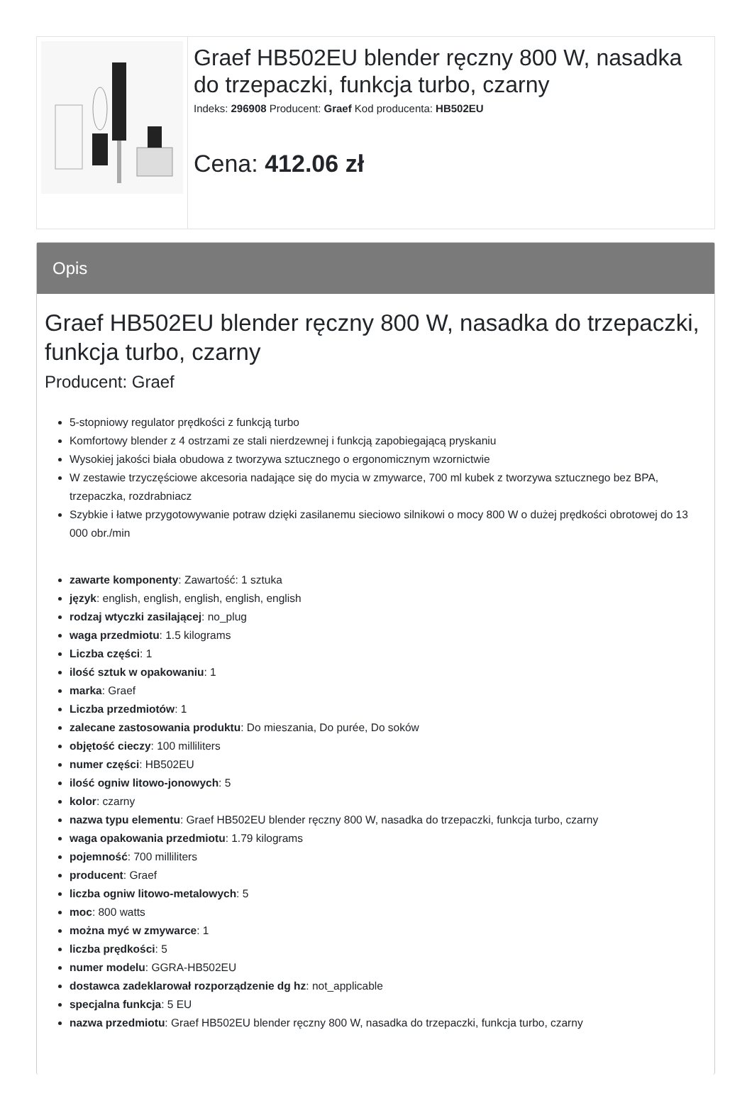Graef HB502EU blender ręczny 800 W, nasadka do trzepaczki, funkcja turbo, czarny
Indeks: 296908 Producent: Graef Kod producenta: HB502EU
Cena: 412.06 zł
Opis
Graef HB502EU blender ręczny 800 W, nasadka do trzepaczki, funkcja turbo, czarny
Producent: Graef
5-stopniowy regulator prędkości z funkcją turbo
Komfortowy blender z 4 ostrzami ze stali nierdzewnej i funkcją zapobiegającą pryskaniu
Wysokiej jakości biała obudowa z tworzywa sztucznego o ergonomicznym wzornictwie
W zestawie trzyczęściowe akcesoria nadające się do mycia w zmywarce, 700 ml kubek z tworzywa sztucznego bez BPA, trzepaczka, rozdrabniacz
Szybkie i łatwe przygotowywanie potraw dzięki zasilanemu sieciowo silnikowi o mocy 800 W o dużej prędkości obrotowej do 13 000 obr./min
zawarte komponenty: Zawartość: 1 sztuka
język: english, english, english, english, english
rodzaj wtyczki zasilającej: no_plug
waga przedmiotu: 1.5 kilograms
Liczba części: 1
ilość sztuk w opakowaniu: 1
marka: Graef
Liczba przedmiotów: 1
zalecane zastosowania produktu: Do mieszania, Do purée, Do soków
objętość cieczy: 100 milliliters
numer części: HB502EU
ilość ogniw litowo-jonowych: 5
kolor: czarny
nazwa typu elementu: Graef HB502EU blender ręczny 800 W, nasadka do trzepaczki, funkcja turbo, czarny
waga opakowania przedmiotu: 1.79 kilograms
pojemność: 700 milliliters
producent: Graef
liczba ogniw litowo-metalowych: 5
moc: 800 watts
można myć w zmywarce: 1
liczba prędkości: 5
numer modelu: GGRA-HB502EU
dostawca zadeklarował rozporządzenie dg hz: not_applicable
specjalna funkcja: 5 EU
nazwa przedmiotu: Graef HB502EU blender ręczny 800 W, nasadka do trzepaczki, funkcja turbo, czarny